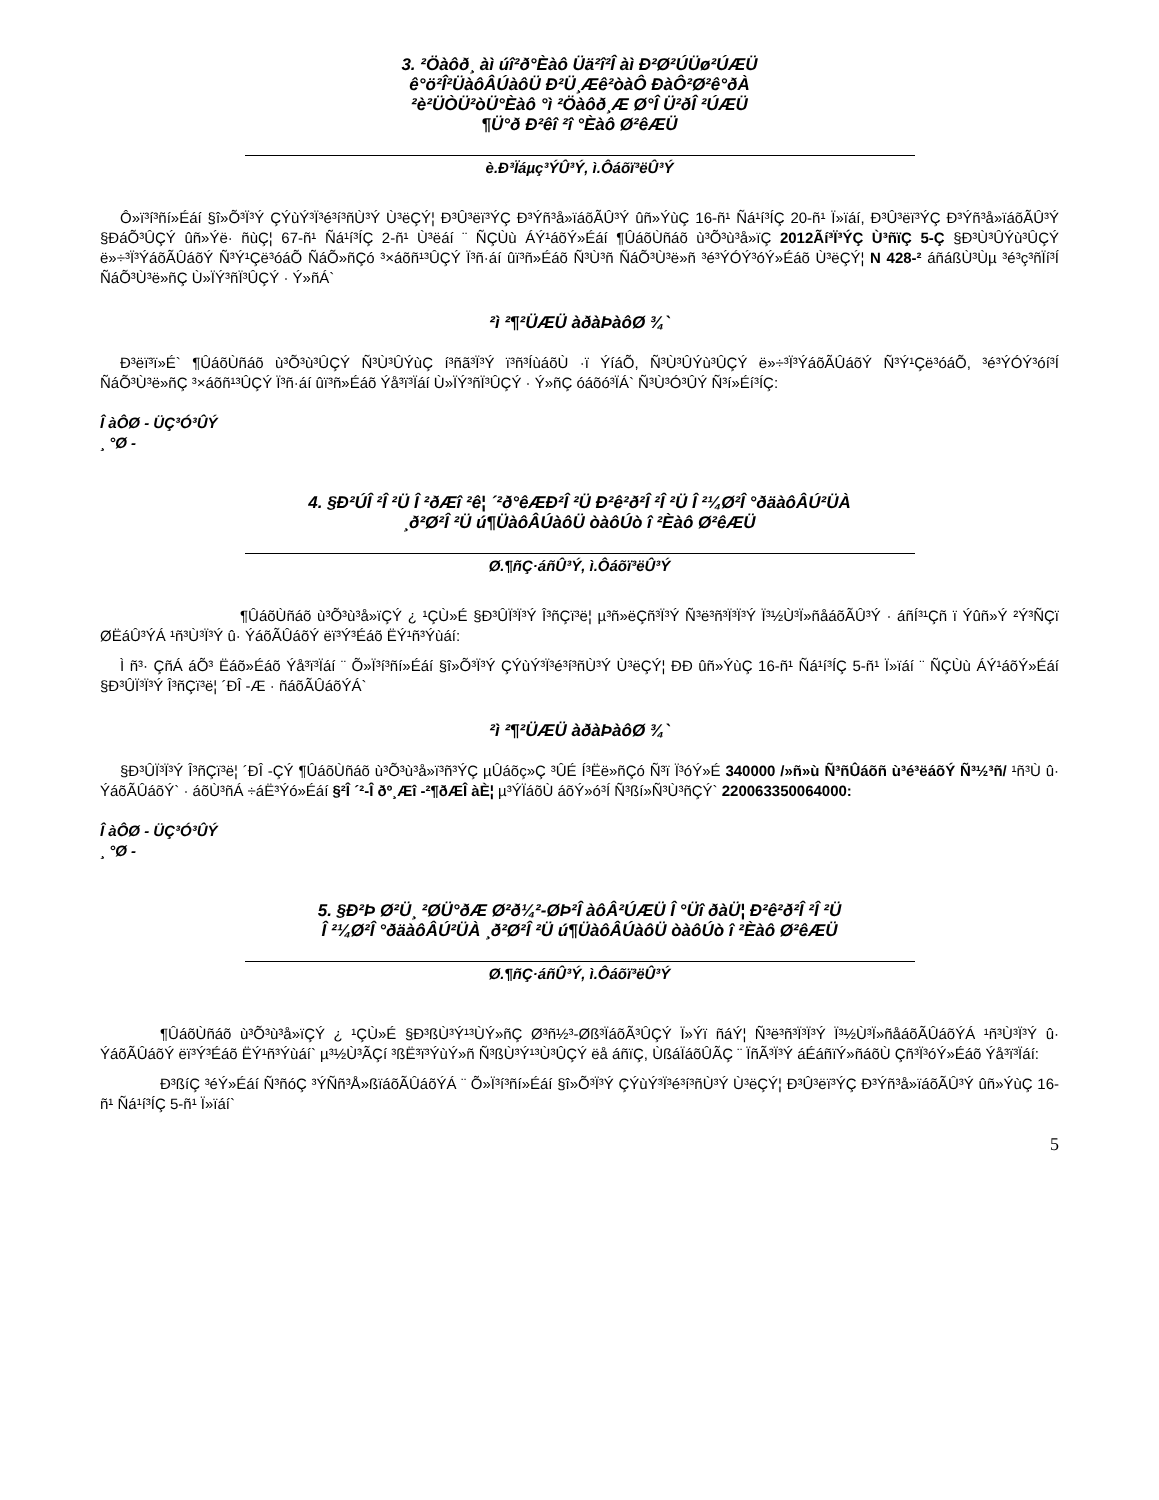3. ²Öàôð¸ àì úî²ð°Èàô Üä²î²Î àì Ð²Ø²ÚÜø²ÚÆÜ
ê°ö²Î²ÜàôÂÚàôÜ Ð²Ü¸Æê²òàÔ ÐàÔ²Ø²ê°ðÀ
²è²ÜÒÜ²òÜ°Èàô °ì ²Öàôð¸Æ Ø°Î Ü²ðÎ ²ÚÆÜ
¶Ü°ð Ð²êî ²î °Èàô Ø²êÆÜ
è.Ð³Ïáµç³ÝÛ³Ý, ì.Ôáõï³ëÛ³Ý
Ô»ï³í³ñí»Éáí §î»Õ³Ï³Ý ÇÝùÝ³Ï³é³í³ñÙ³Ý Ù³ëÇÝ¦ Ð³Û³ëï³ÝÇ Ð³Ýñ³å»ïáõÃÛ³Ý ûñ»ÝùÇ 16-ñ¹ Ñá¹í³ÍÇ 20-ñ¹ Ï»ïáí, Ð³Û³ëï³ÝÇ Ð³Ýñ³å»ïáõÃÛ³Ý §ÐáÕ³ÛÇÝ ûñ»Ýë· ñùÇ¦ 67-ñ¹ Ñá¹í³ÍÇ 2-ñ¹ Ù³ëáí ¨ ÑÇÙù ÁÝ¹áõÝ»Éáí ¶ÛáõÙñáõ ù³Õ³ù³å»ïÇ 2012Ãí³Ï³ÝÇ Ù³ñïÇ 5-Ç §Ð³Ù³ÛÝù³ÛÇÝ ë»÷³Ï³ÝáõÃÛáõÝ Ñ³Ý¹Çë³óáÕ ÑáÕ»ñÇó ³×áõñ¹³ÛÇÝ Ï³ñ·áí ûï³ñ»Éáõ Ñ³Ù³ñ ÑáÕ³Ù³ë»ñ ³é³ÝÓÝ³óÝ»Éáõ Ù³ëÇÝ¦ N 428-² áñáßÙ³Ùµ ³é³ç³ñÏí³Í ÑáÕ³Ù³ë»ñÇ Ù»ÏÝ³ñÏ³ÛÇÝ · Ý»ñÁ`
²ì ²¶²ÜÆÜ àðàÞàôØ ¾`
Ð³ëï³ï»É` ¶ÛáõÙñáõ ù³Õ³ù³ÛÇÝ Ñ³Ù³ÛÝùÇ í³ñã³Ï³Ý ï³ñ³ÍùáõÙ ·ï ÝíáÕ, Ñ³Ù³ÛÝù³ÛÇÝ ë»÷³Ï³ÝáõÃÛáõÝ Ñ³Ý¹Çë³óáÕ, ³é³ÝÓÝ³óí³Í ÑáÕ³Ù³ë»ñÇ ³×áõñ¹³ÛÇÝ Ï³ñ·áí ûï³ñ»Éáõ Ýå³ï³Ïáí Ù»ÏÝ³ñÏ³ÛÇÝ · Ý»ñÇ óáõó³ÏÁ` Ñ³Ù³Ó³ÛÝ Ñ³í»Éí³ÍÇ:
Î àÔØ - ÜÇ³Ó³ÛÝ
¸ °Ø -
4. §Ð²ÚÎ ²Î ²Ü Î ²ðÆî ²ê¦ ´²ð°êÆÐ²Î ²Ü Ð²ê²ð²Î ²Î ²Ü Î ²¼Ø²Î °ðäàôÂÚ²ÜÀ
¸ð²Ø²Î ²Ü ú¶ÜàôÂÚàôÜ òàôÚò î ²Èàô Ø²êÆÜ
Ø.¶ñÇ·áñÛ³Ý, ì.Ôáõï³ëÛ³Ý
¶ÛáõÙñáõ ù³Õ³ù³å»ïÇÝ ¿ ¹ÇÙ»É §Ð³ÛÏ³Ï³Ý Î³ñÇï³ë¦ µ³ñ»ëÇñ³Ï³Ý Ñ³ë³ñ³Ï³Ï³Ý Ï³½Ù³Ï»ñåáõÃÛ³Ý · áñÍ³¹Çñ ï Ýûñ»Ý ²Ý³ÑÇï ØËáÛ³ÝÁ ¹ñ³Ù³Ï³Ý û· ÝáõÃÛáõÝ ëï³Ý³Éáõ ËÝ¹ñ³Ýùáí:
Ì ñ³· ÇñÁ áÕ³ Ëáõ»Éáõ Ýå³ï³Ïáí ¨ Õ»Ï³í³ñí»Éáí §î»Õ³Ï³Ý ÇÝùÝ³Ï³é³í³ñÙ³Ý Ù³ëÇÝ¦ ÐÐ ûñ»ÝùÇ 16-ñ¹ Ñá¹í³ÍÇ 5-ñ¹ Ï»ïáí ¨ ÑÇÙù ÁÝ¹áõÝ»Éáí §Ð³ÛÏ³Ï³Ý Î³ñÇï³ë¦ ´ÐÎ -Æ · ñáõÃÛáõÝÁ`
²ì ²¶²ÜÆÜ àðàÞàôØ ¾`
§Ð³ÛÏ³Ï³Ý Î³ñÇï³ë¦ ´ÐÎ -ÇÝ ¶ÛáõÙñáõ ù³Õ³ù³å»ï³ñ³ÝÇ µÛáõç»Ç ³ÛÉ Í³Ëë»ñÇó Ñ³ï Ï³óÝ»É 340000 /»ñ»ù Ñ³ñÛáõñ ù³é³ëáõÝ Ñ³½³ñ/ ¹ñ³Ù û· ÝáõÃÛáõÝ` · áõÙ³ñÁ ÷áË³Ýó»Éáí §²Î ´²-Î ðº¸Æî -²¶ðÆÎ àÈ¦ µ³ÝÏáõÙ áõÝ»ó³Í Ñ³ßí»Ñ³Ù³ñÇÝ` 220063350064000:
Î àÔØ - ÜÇ³Ó³ÛÝ
¸ °Ø -
5. §Ð²Þ Ø²Ü¸ ²ØÜ°ðÆ Ø²ð¼²-ØÞ²Î àôÂ²ÚÆÜ Î °Üî ðàÜ¦ Ð²ê²ð²Î ²Î ²Ü
Î ²¼Ø²Î °ðäàôÂÚ²ÜÀ ¸ð²Ø²Î ²Ü ú¶ÜàôÂÚàôÜ òàôÚò î ²Èàô Ø²êÆÜ
Ø.¶ñÇ·áñÛ³Ý, ì.Ôáõï³ëÛ³Ý
¶ÛáõÙñáõ ù³Õ³ù³å»ïÇÝ ¿ ¹ÇÙ»É §Ð³ßÙ³Ý¹³ÙÝ»ñÇ Ø³ñ½³-Øß³ÏáõÃ³ÛÇÝ Ï»Ýï ñáÝ¦ Ñ³ë³ñ³Ï³Ï³Ý Ï³½Ù³Ï»ñåáõÃÛáõÝÁ ¹ñ³Ù³Ï³Ý û· ÝáõÃÛáõÝ ëï³Ý³Éáõ ËÝ¹ñ³Ýùáí` µ³½Ù³ÃÇí ³ßË³ï³ÝùÝ»ñ Ñ³ßÙ³Ý¹³Ù³ÛÇÝ ëå áñïÇ, ÙßáÏáõÛÃÇ ¨ ÏñÃ³Ï³Ý áÉáñïÝ»ñáõÙ Çñ³Ï³óÝ»Éáõ Ýå³ï³Ïáí:
Ð³ßíÇ ³éÝ»Éáí Ñ³ñóÇ ³ÝÑñ³Å»ßïáõÃÛáõÝÁ ¨ Õ»Ï³í³ñí»Éáí §î»Õ³Ï³Ý ÇÝùÝ³Ï³é³í³ñÙ³Ý Ù³ëÇÝ¦ Ð³Û³ëï³ÝÇ Ð³Ýñ³å»ïáõÃÛ³Ý ûñ»ÝùÇ 16-ñ¹ Ñá¹í³ÍÇ 5-ñ¹ Ï»ïáí`
5